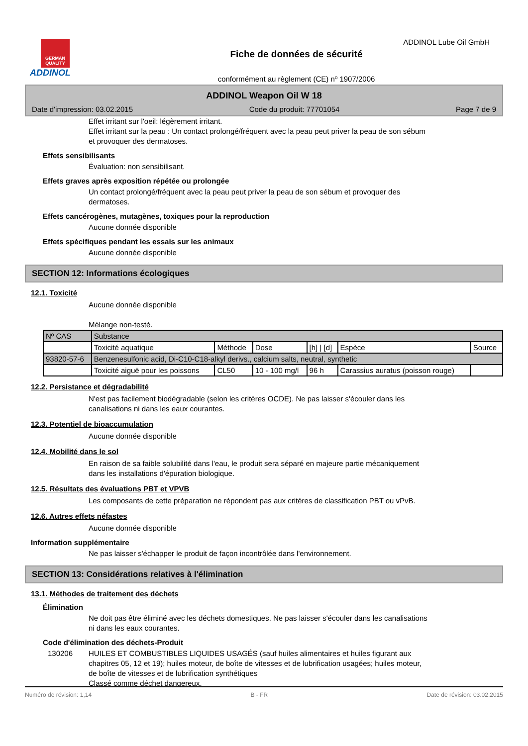GERMAN QUALITY
ADDINOL
Fiche de données de sécurité
conformément au règlement (CE) nº 1907/2006
ADDINOL Lube Oil GmbH
ADDINOL Weapon Oil W 18
Date d'impression: 03.02.2015 Code du produit: 77701054 Page 7 de 9
Effet irritant sur l'oeil: légèrement irritant.
Effet irritant sur la peau : Un contact prolongé/fréquent avec la peau peut priver la peau de son sébum
et provoquer des dermatoses.
Effets sensibilisants
Évaluation: non sensibilisant.
Effets graves après exposition répétée ou prolongée
Un contact prolongé/fréquent avec la peau peut priver la peau de son sébum et provoquer des
dermatoses.
Effets cancérogènes, mutagènes, toxiques pour la reproduction
Aucune donnée disponible
Effets spécifiques pendant les essais sur les animaux
Aucune donnée disponible
SECTION 12: Informations écologiques
12.1. Toxicité
Aucune donnée disponible
Mélange non-testé.
| Nº CAS | Substance | | | | | |
| | Toxicité aquatique | Méthode | Dose | [h] / [d] | Espèce | Source |
| 93820-57-6 | Benzenesulfonic acid, Di-C10-C18-alkyl derivs., calcium salts, neutral, synthetic | | | | | |
| | Toxicité aiguë pour les poissons | CL50 | 10 - 100 mg/l | 96 h | Carassius auratus (poisson rouge) | |
12.2. Persistance et dégradabilité
N'est pas facilement biodégradable (selon les critères OCDE). Ne pas laisser s'écouler dans les
canalisations ni dans les eaux courantes.
12.3. Potentiel de bioaccumulation
Aucune donnée disponible
12.4. Mobilité dans le sol
En raison de sa faible solubilité dans l'eau, le produit sera séparé en majeure partie mécaniquement
dans les installations d'épuration biologique.
12.5. Résultats des évaluations PBT et VPVB
Les composants de cette préparation ne répondent pas aux critères de classification PBT ou vPvB.
12.6. Autres effets néfastes
Aucune donnée disponible
Information supplémentaire
Ne pas laisser s'échapper le produit de façon incontrôlée dans l'environnement.
SECTION 13: Considérations relatives à l'élimination
13.1. Méthodes de traitement des déchets
Élimination
Ne doit pas être éliminé avec les déchets domestiques. Ne pas laisser s'écouler dans les canalisations
ni dans les eaux courantes.
Code d'élimination des déchets-Produit
130206 HUILES ET COMBUSTIBLES LIQUIDES USAGÉS (sauf huiles alimentaires et huiles figurant aux
chapitres 05, 12 et 19); huiles moteur, de boîte de vitesses et de lubrification usagées; huiles moteur,
de boîte de vitesses et de lubrification synthétiques
Classé comme déchet dangereux.
Numéro de révision: 1,14 B - FR Date de révision: 03.02.2015